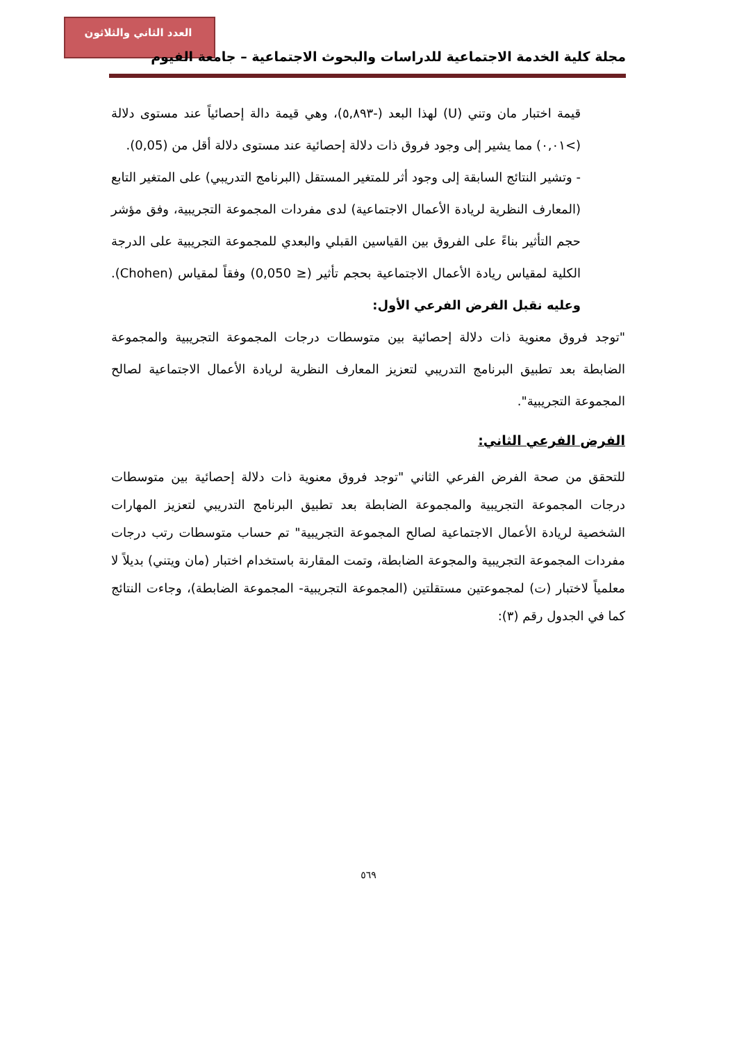العدد الثاني والثلاثون
مجلة كلية الخدمة الاجتماعية للدراسات والبحوث الاجتماعية – جامعة الفيوم
قيمة اختبار مان وتني (U) لهذا البعد (-٥,٨٩٣)، وهي قيمة دالة إحصائياً عند مستوى دلالة (>٠,٠١) مما يشير إلى وجود فروق ذات دلالة إحصائية عند مستوى دلالة أقل من (0,05).
- وتشير النتائج السابقة إلى وجود أثر للمتغير المستقل (البرنامج التدريبي) على المتغير التابع (المعارف النظرية لريادة الأعمال الاجتماعية) لدى مفردات المجموعة التجريبية، وفق مؤشر حجم التأثير بناءً على الفروق بين القياسين القبلي والبعدي للمجموعة التجريبية على الدرجة الكلية لمقياس ريادة الأعمال الاجتماعية بحجم تأثير (≤ 0,050) وفقاً لمقياس (Chohen). وعليه نقبل الفرض الفرعي الأول:
"توجد فروق معنوية ذات دلالة إحصائية بين متوسطات درجات المجموعة التجريبية والمجموعة الضابطة بعد تطبيق البرنامج التدريبي لتعزيز المعارف النظرية لريادة الأعمال الاجتماعية لصالح المجموعة التجريبية".
الفرض الفرعي الثاني:
للتحقق من صحة الفرض الفرعي الثاني "توجد فروق معنوية ذات دلالة إحصائية بين متوسطات درجات المجموعة التجريبية والمجموعة الضابطة بعد تطبيق البرنامج التدريبي لتعزيز المهارات الشخصية لريادة الأعمال الاجتماعية لصالح المجموعة التجريبية" تم حساب متوسطات رتب درجات مفردات المجموعة التجريبية والمجوعة الضابطة، وتمت المقارنة باستخدام اختبار (مان ويتني) بديلاً لا معلمياً لاختبار (ت) لمجموعتين مستقلتين (المجموعة التجريبية- المجموعة الضابطة)، وجاءت النتائج كما في الجدول رقم (٣):
٥٦٩